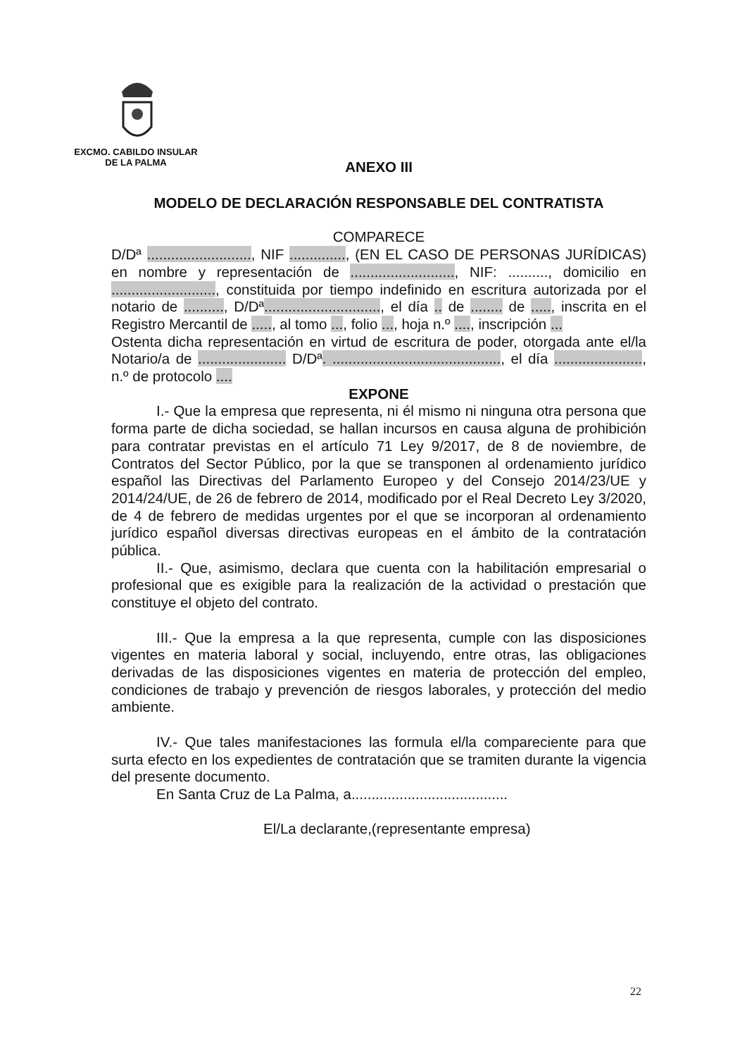EXCMO. CABILDO INSULAR
DE LA PALMA
ANEXO III
MODELO DE DECLARACIÓN RESPONSABLE DEL CONTRATISTA
COMPARECE
D/Dª .........................., NIF .............., (EN EL CASO DE PERSONAS JURÍDICAS) en nombre y representación de .........................., NIF: .........., domicilio en .........................., constituida por tiempo indefinido en escritura autorizada por el notario de .........., D/Dª............................., el día .. de ........ de ....., inscrita en el Registro Mercantil de ....., al tomo ..., folio ..., hoja n.º ...., inscripción ...
Ostenta dicha representación en virtud de escritura de poder, otorgada ante el/la Notario/a de ...................... D/Dª. .........................................., el día ......................, n.º de protocolo ....
EXPONE
I.- Que la empresa que representa, ni él mismo ni ninguna otra persona que forma parte de dicha sociedad, se hallan incursos en causa alguna de prohibición para contratar previstas en el artículo 71 Ley 9/2017, de 8 de noviembre, de Contratos del Sector Público, por la que se transponen al ordenamiento jurídico español las Directivas del Parlamento Europeo y del Consejo 2014/23/UE y 2014/24/UE, de 26 de febrero de 2014, modificado por el Real Decreto Ley 3/2020, de 4 de febrero de medidas urgentes por el que se incorporan al ordenamiento jurídico español diversas directivas europeas en el ámbito de la contratación pública.
II.- Que, asimismo, declara que cuenta con la habilitación empresarial o profesional que es exigible para la realización de la actividad o prestación que constituye el objeto del contrato.
III.- Que la empresa a la que representa, cumple con las disposiciones vigentes en materia laboral y social, incluyendo, entre otras, las obligaciones derivadas de las disposiciones vigentes en materia de protección del empleo, condiciones de trabajo y prevención de riesgos laborales, y protección del medio ambiente.
IV.- Que tales manifestaciones las formula el/la compareciente para que surta efecto en los expedientes de contratación que se tramiten durante la vigencia del presente documento.
En Santa Cruz de La Palma, a.......................................
El/La declarante,(representante empresa)
22